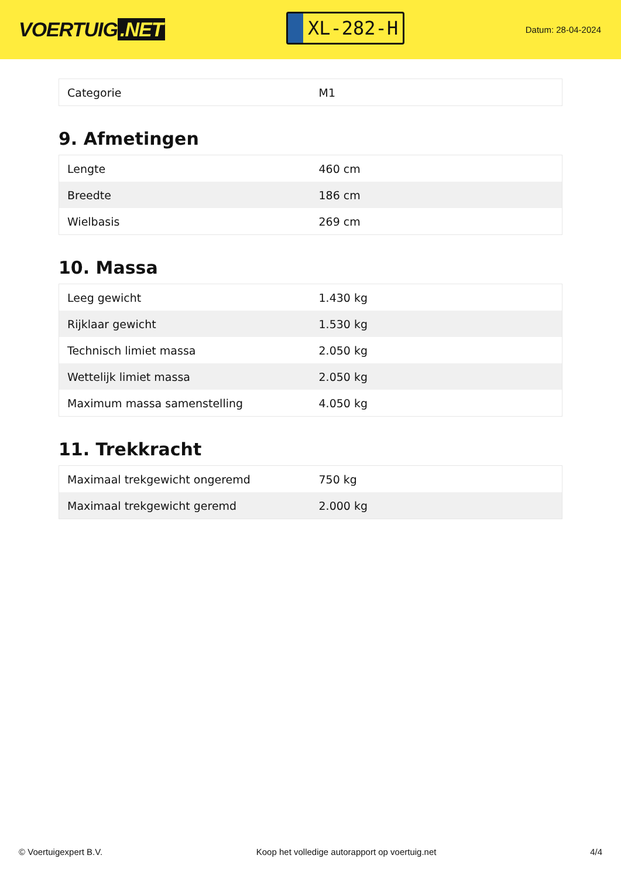VOERTUIG.NET
XL-282-H
Datum: 28-04-2024
| Categorie | M1 |
9. Afmetingen
| Lengte | 460 cm |
| Breedte | 186 cm |
| Wielbasis | 269 cm |
10. Massa
| Leeg gewicht | 1.430 kg |
| Rijklaar gewicht | 1.530 kg |
| Technisch limiet massa | 2.050 kg |
| Wettelijk limiet massa | 2.050 kg |
| Maximum massa samenstelling | 4.050 kg |
11. Trekkracht
| Maximaal trekgewicht ongeremd | 750 kg |
| Maximaal trekgewicht geremd | 2.000 kg |
© Voertuigexpert B.V. Koop het volledige autorapport op voertuig.net 4/4